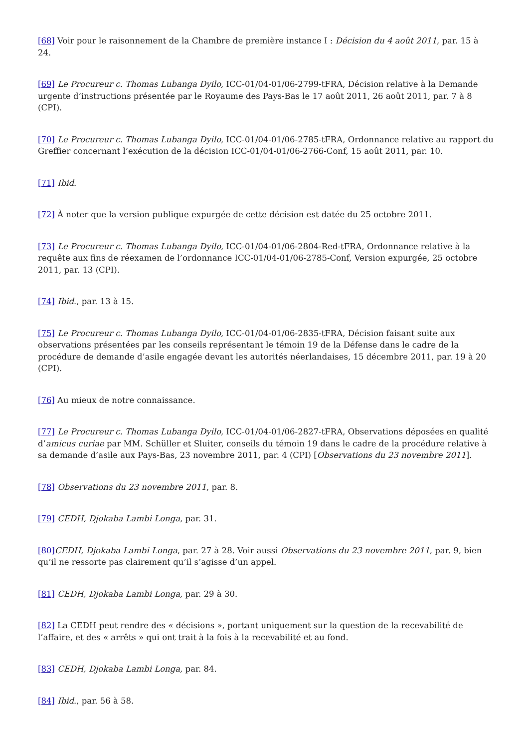[68] Voir pour le raisonnement de la Chambre de première instance I : Décision du 4 août 2011, par. 15 à 24.
[69] Le Procureur c. Thomas Lubanga Dyilo, ICC-01/04-01/06-2799-tFRA, Décision relative à la Demande urgente d’instructions présentée par le Royaume des Pays-Bas le 17 août 2011, 26 août 2011, par. 7 à 8 (CPI).
[70] Le Procureur c. Thomas Lubanga Dyilo, ICC-01/04-01/06-2785-tFRA, Ordonnance relative au rapport du Greffier concernant l’exécution de la décision ICC-01/04-01/06-2766-Conf, 15 août 2011, par. 10.
[71] Ibid.
[72] À noter que la version publique expurgée de cette décision est datée du 25 octobre 2011.
[73] Le Procureur c. Thomas Lubanga Dyilo, ICC-01/04-01/06-2804-Red-tFRA, Ordonnance relative à la requête aux fins de réexamen de l’ordonnance ICC-01/04-01/06-2785-Conf, Version expurgée, 25 octobre 2011, par. 13 (CPI).
[74] Ibid., par. 13 à 15.
[75] Le Procureur c. Thomas Lubanga Dyilo, ICC-01/04-01/06-2835-tFRA, Décision faisant suite aux observations présentées par les conseils représentant le témoin 19 de la Défense dans le cadre de la procédure de demande d’asile engagée devant les autorités néerlandaises, 15 décembre 2011, par. 19 à 20 (CPI).
[76] Au mieux de notre connaissance.
[77] Le Procureur c. Thomas Lubanga Dyilo, ICC-01/04-01/06-2827-tFRA, Observations déposées en qualité d’amicus curiae par MM. Schüller et Sluiter, conseils du témoin 19 dans le cadre de la procédure relative à sa demande d’asile aux Pays-Bas, 23 novembre 2011, par. 4 (CPI) [Observations du 23 novembre 2011].
[78] Observations du 23 novembre 2011, par. 8.
[79] CEDH, Djokaba Lambi Longa, par. 31.
[80] CEDH, Djokaba Lambi Longa, par. 27 à 28. Voir aussi Observations du 23 novembre 2011, par. 9, bien qu’il ne ressorte pas clairement qu’il s’agisse d’un appel.
[81] CEDH, Djokaba Lambi Longa, par. 29 à 30.
[82] La CEDH peut rendre des « décisions », portant uniquement sur la question de la recevabilité de l’affaire, et des « arrêts » qui ont trait à la fois à la recevabilité et au fond.
[83] CEDH, Djokaba Lambi Longa, par. 84.
[84] Ibid., par. 56 à 58.